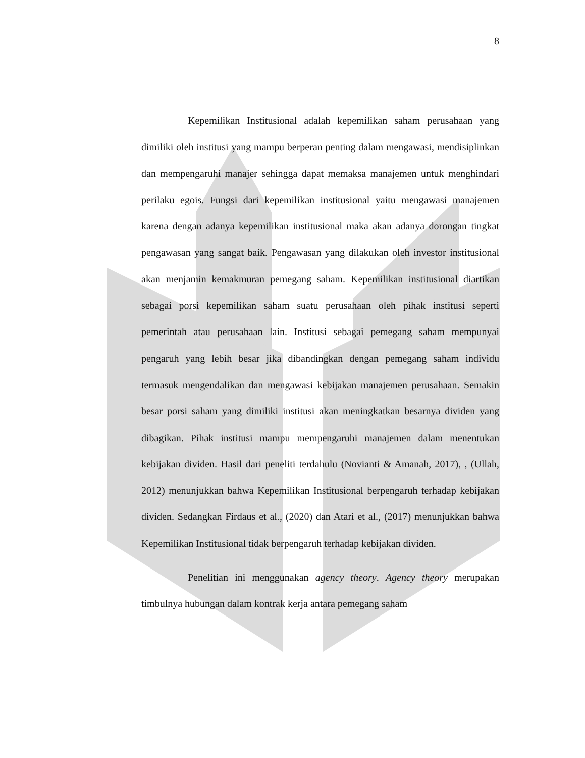8
Kepemilikan Institusional adalah kepemilikan saham perusahaan yang dimiliki oleh institusi yang mampu berperan penting dalam mengawasi, mendisiplinkan dan mempengaruhi manajer sehingga dapat memaksa manajemen untuk menghindari perilaku egois. Fungsi dari kepemilikan institusional yaitu mengawasi manajemen karena dengan adanya kepemilikan institusional maka akan adanya dorongan tingkat pengawasan yang sangat baik. Pengawasan yang dilakukan oleh investor institusional akan menjamin kemakmuran pemegang saham. Kepemilikan institusional diartikan sebagai porsi kepemilikan saham suatu perusahaan oleh pihak institusi seperti pemerintah atau perusahaan lain. Institusi sebagai pemegang saham mempunyai pengaruh yang lebih besar jika dibandingkan dengan pemegang saham individu termasuk mengendalikan dan mengawasi kebijakan manajemen perusahaan. Semakin besar porsi saham yang dimiliki institusi akan meningkatkan besarnya dividen yang dibagikan. Pihak institusi mampu mempengaruhi manajemen dalam menentukan kebijakan dividen. Hasil dari peneliti terdahulu (Novianti & Amanah, 2017), , (Ullah, 2012) menunjukkan bahwa Kepemilikan Institusional berpengaruh terhadap kebijakan dividen. Sedangkan Firdaus et al., (2020) dan Atari et al., (2017) menunjukkan bahwa Kepemilikan Institusional tidak berpengaruh terhadap kebijakan dividen.
Penelitian ini menggunakan agency theory. Agency theory merupakan timbulnya hubungan dalam kontrak kerja antara pemegang saham